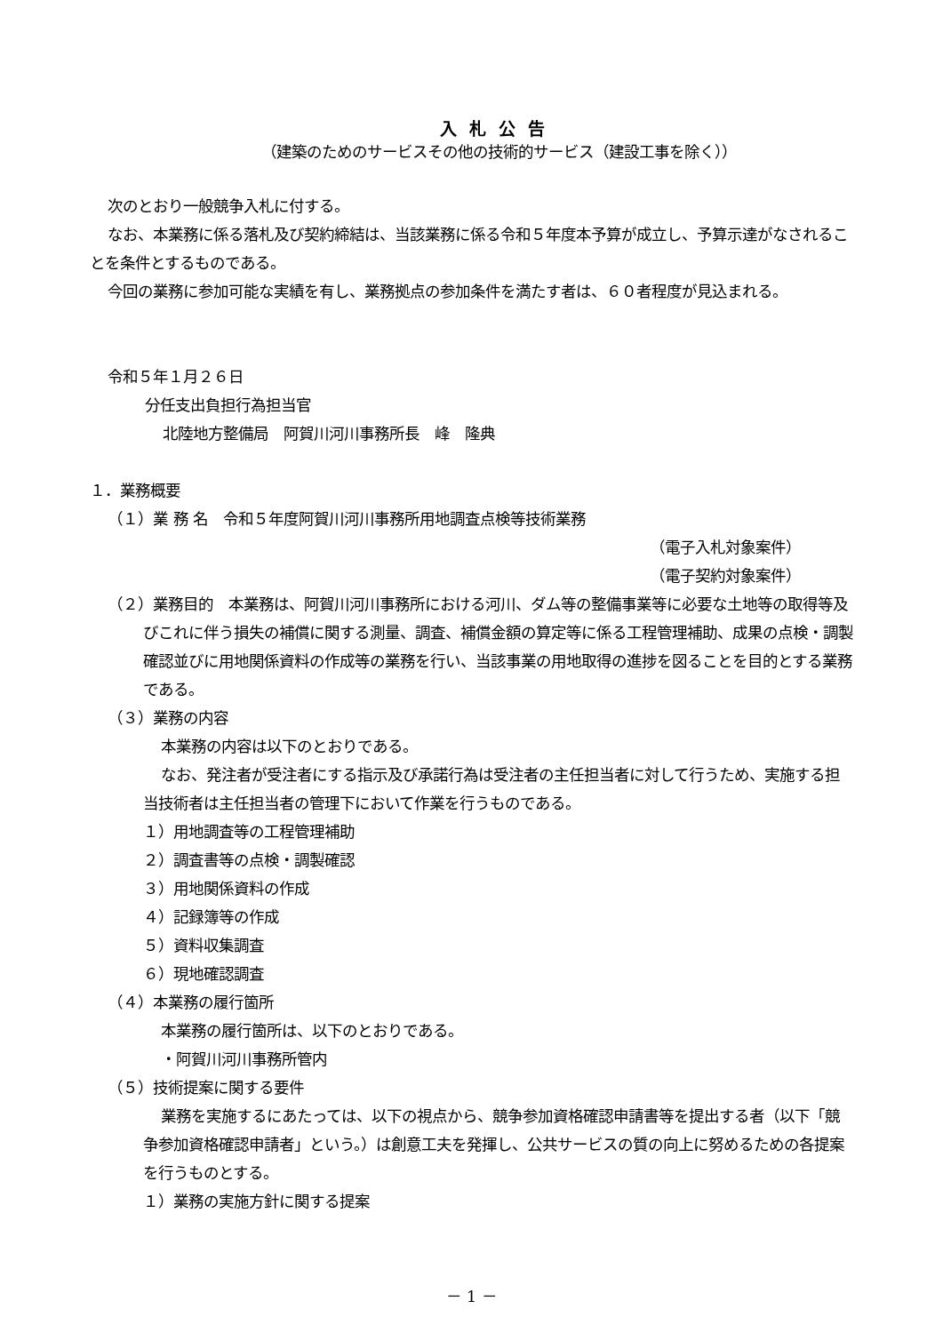入札公告
（建築のためのサービスその他の技術的サービス（建設工事を除く））
次のとおり一般競争入札に付する。
なお、本業務に係る落札及び契約締結は、当該業務に係る令和５年度本予算が成立し、予算示達がなされることを条件とするものである。
今回の業務に参加可能な実績を有し、業務拠点の参加条件を満たす者は、６０者程度が見込まれる。
令和５年１月２６日
分任支出負担行為担当官
北陸地方整備局　阿賀川河川事務所長　峰　隆典
１．業務概要
（１）業 務 名　令和５年度阿賀川河川事務所用地調査点検等技術業務
（電子入札対象案件）
（電子契約対象案件）
（２）業務目的　本業務は、阿賀川河川事務所における河川、ダム等の整備事業等に必要な土地等の取得等及びこれに伴う損失の補償に関する測量、調査、補償金額の算定等に係る工程管理補助、成果の点検・調製確認並びに用地関係資料の作成等の業務を行い、当該事業の用地取得の進捗を図ることを目的とする業務である。
（３）業務の内容
本業務の内容は以下のとおりである。
なお、発注者が受注者にする指示及び承諾行為は受注者の主任担当者に対して行うため、実施する担当技術者は主任担当者の管理下において作業を行うものである。
１）用地調査等の工程管理補助
２）調査書等の点検・調製確認
３）用地関係資料の作成
４）記録簿等の作成
５）資料収集調査
６）現地確認調査
（４）本業務の履行箇所
本業務の履行箇所は、以下のとおりである。
・阿賀川河川事務所管内
（５）技術提案に関する要件
業務を実施するにあたっては、以下の視点から、競争参加資格確認申請書等を提出する者（以下「競争参加資格確認申請者」という。）は創意工夫を発揮し、公共サービスの質の向上に努めるための各提案を行うものとする。
１）業務の実施方針に関する提案
－ 1 －